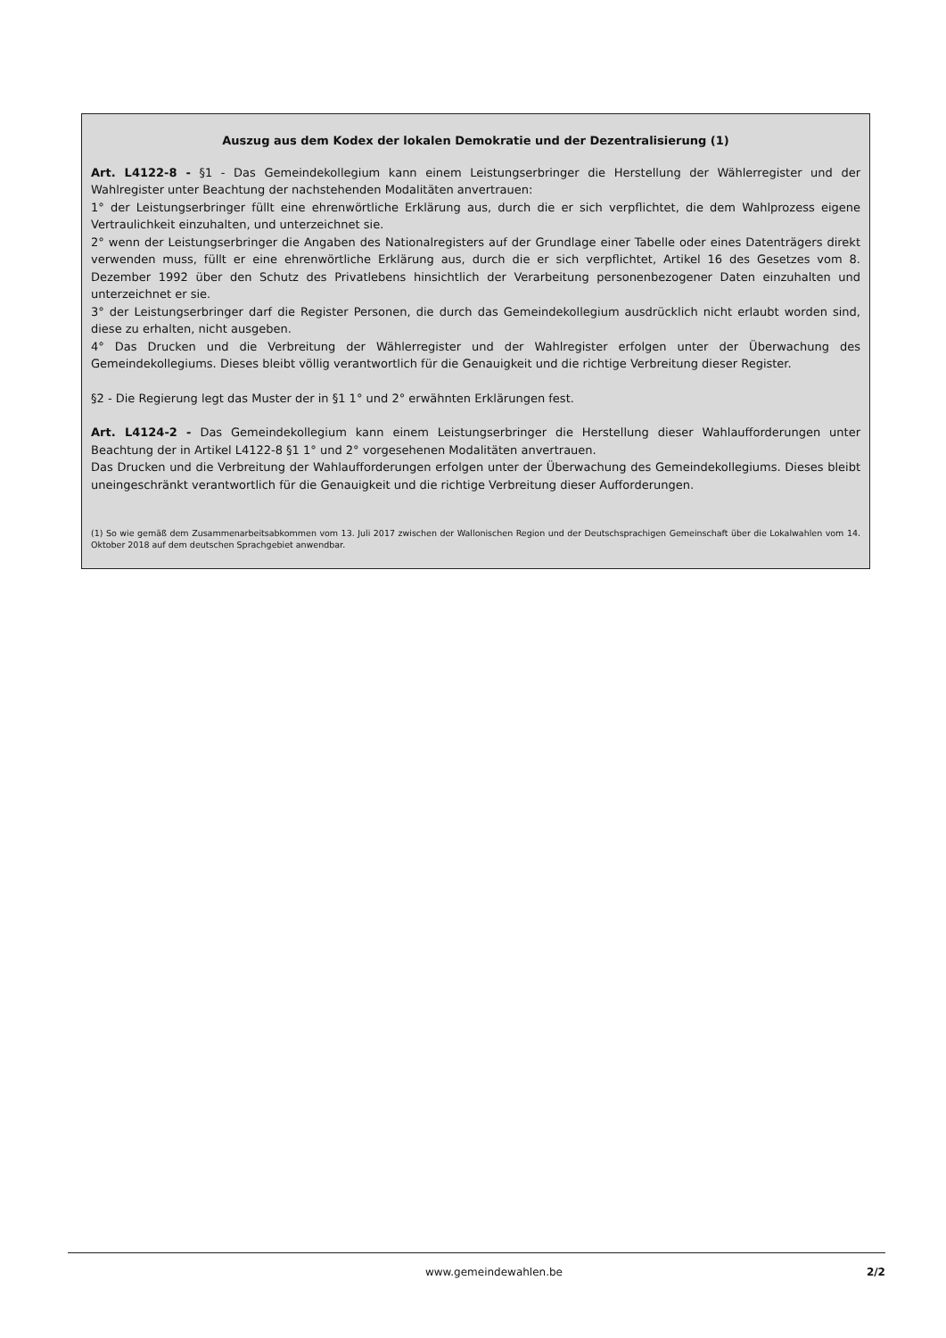Auszug aus dem Kodex der lokalen Demokratie und der Dezentralisierung (1)
Art. L4122-8 - §1 - Das Gemeindekollegium kann einem Leistungserbringer die Herstellung der Wählerregister und der Wahlregister unter Beachtung der nachstehenden Modalitäten anvertrauen:
1° der Leistungserbringer füllt eine ehrenwörtliche Erklärung aus, durch die er sich verpflichtet, die dem Wahlprozess eigene Vertraulichkeit einzuhalten, und unterzeichnet sie.
2° wenn der Leistungserbringer die Angaben des Nationalregisters auf der Grundlage einer Tabelle oder eines Datenträgers direkt verwenden muss, füllt er eine ehrenwörtliche Erklärung aus, durch die er sich verpflichtet, Artikel 16 des Gesetzes vom 8. Dezember 1992 über den Schutz des Privatlebens hinsichtlich der Verarbeitung personenbezogener Daten einzuhalten und unterzeichnet er sie.
3° der Leistungserbringer darf die Register Personen, die durch das Gemeindekollegium ausdrücklich nicht erlaubt worden sind, diese zu erhalten, nicht ausgeben.
4° Das Drucken und die Verbreitung der Wählerregister und der Wahlregister erfolgen unter der Überwachung des Gemeindekollegiums. Dieses bleibt völlig verantwortlich für die Genauigkeit und die richtige Verbreitung dieser Register.
§2 - Die Regierung legt das Muster der in §1 1° und 2° erwähnten Erklärungen fest.
Art. L4124-2 - Das Gemeindekollegium kann einem Leistungserbringer die Herstellung dieser Wahlaufforderungen unter Beachtung der in Artikel L4122-8 §1 1° und 2° vorgesehenen Modalitäten anvertrauen.
Das Drucken und die Verbreitung der Wahlaufforderungen erfolgen unter der Überwachung des Gemeindekollegiums. Dieses bleibt uneingeschränkt verantwortlich für die Genauigkeit und die richtige Verbreitung dieser Aufforderungen.
(1) So wie gemäß dem Zusammenarbeitsabkommen vom 13. Juli 2017 zwischen der Wallonischen Region und der Deutschsprachigen Gemeinschaft über die Lokalwahlen vom 14. Oktober 2018 auf dem deutschen Sprachgebiet anwendbar.
www.gemeindewahlen.be 2/2